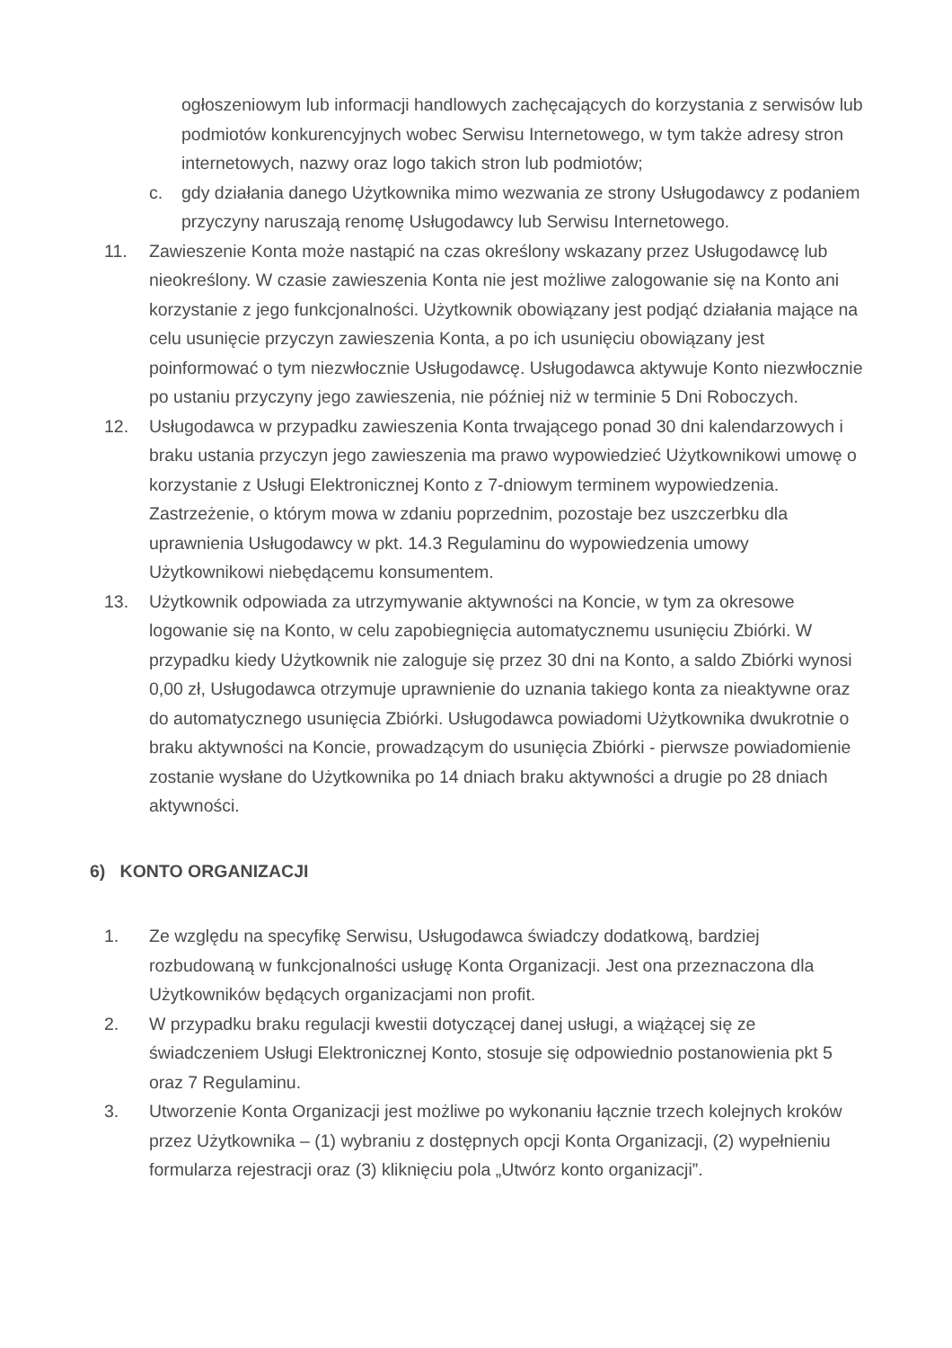ogłoszeniowym lub informacji handlowych zachęcających do korzystania z serwisów lub podmiotów konkurencyjnych wobec Serwisu Internetowego, w tym także adresy stron internetowych, nazwy oraz logo takich stron lub podmiotów;
c. gdy działania danego Użytkownika mimo wezwania ze strony Usługodawcy z podaniem przyczyny naruszają renomę Usługodawcy lub Serwisu Internetowego.
11. Zawieszenie Konta może nastąpić na czas określony wskazany przez Usługodawcę lub nieokreślony. W czasie zawieszenia Konta nie jest możliwe zalogowanie się na Konto ani korzystanie z jego funkcjonalności. Użytkownik obowiązany jest podjąć działania mające na celu usunięcie przyczyn zawieszenia Konta, a po ich usunięciu obowiązany jest poinformować o tym niezwłocznie Usługodawcę. Usługodawca aktywuje Konto niezwłocznie po ustaniu przyczyny jego zawieszenia, nie później niż w terminie 5 Dni Roboczych.
12. Usługodawca w przypadku zawieszenia Konta trwającego ponad 30 dni kalendarzowych i braku ustania przyczyn jego zawieszenia ma prawo wypowiedzieć Użytkownikowi umowę o korzystanie z Usługi Elektronicznej Konto z 7-dniowym terminem wypowiedzenia. Zastrzeżenie, o którym mowa w zdaniu poprzednim, pozostaje bez uszczerbku dla uprawnienia Usługodawcy w pkt. 14.3 Regulaminu do wypowiedzenia umowy Użytkownikowi niebędącemu konsumentem.
13. Użytkownik odpowiada za utrzymywanie aktywności na Koncie, w tym za okresowe logowanie się na Konto, w celu zapobiegnięcia automatycznemu usunięciu Zbiórki. W przypadku kiedy Użytkownik nie zaloguje się przez 30 dni na Konto, a saldo Zbiórki wynosi 0,00 zł, Usługodawca otrzymuje uprawnienie do uznania takiego konta za nieaktywne oraz do automatycznego usunięcia Zbiórki. Usługodawca powiadomi Użytkownika dwukrotnie o braku aktywności na Koncie, prowadzącym do usunięcia Zbiórki - pierwsze powiadomienie zostanie wysłane do Użytkownika po 14 dniach braku aktywności a drugie po 28 dniach aktywności.
6) KONTO ORGANIZACJI
1. Ze względu na specyfikę Serwisu, Usługodawca świadczy dodatkową, bardziej rozbudowaną w funkcjonalności usługę Konta Organizacji. Jest ona przeznaczona dla Użytkowników będących organizacjami non profit.
2. W przypadku braku regulacji kwestii dotyczącej danej usługi, a wiążącej się ze świadczeniem Usługi Elektronicznej Konto, stosuje się odpowiednio postanowienia pkt 5 oraz 7 Regulaminu.
3. Utworzenie Konta Organizacji jest możliwe po wykonaniu łącznie trzech kolejnych kroków przez Użytkownika – (1) wybraniu z dostępnych opcji Konta Organizacji, (2) wypełnieniu formularza rejestracji oraz (3) kliknięciu pola „Utwórz konto organizacji”.